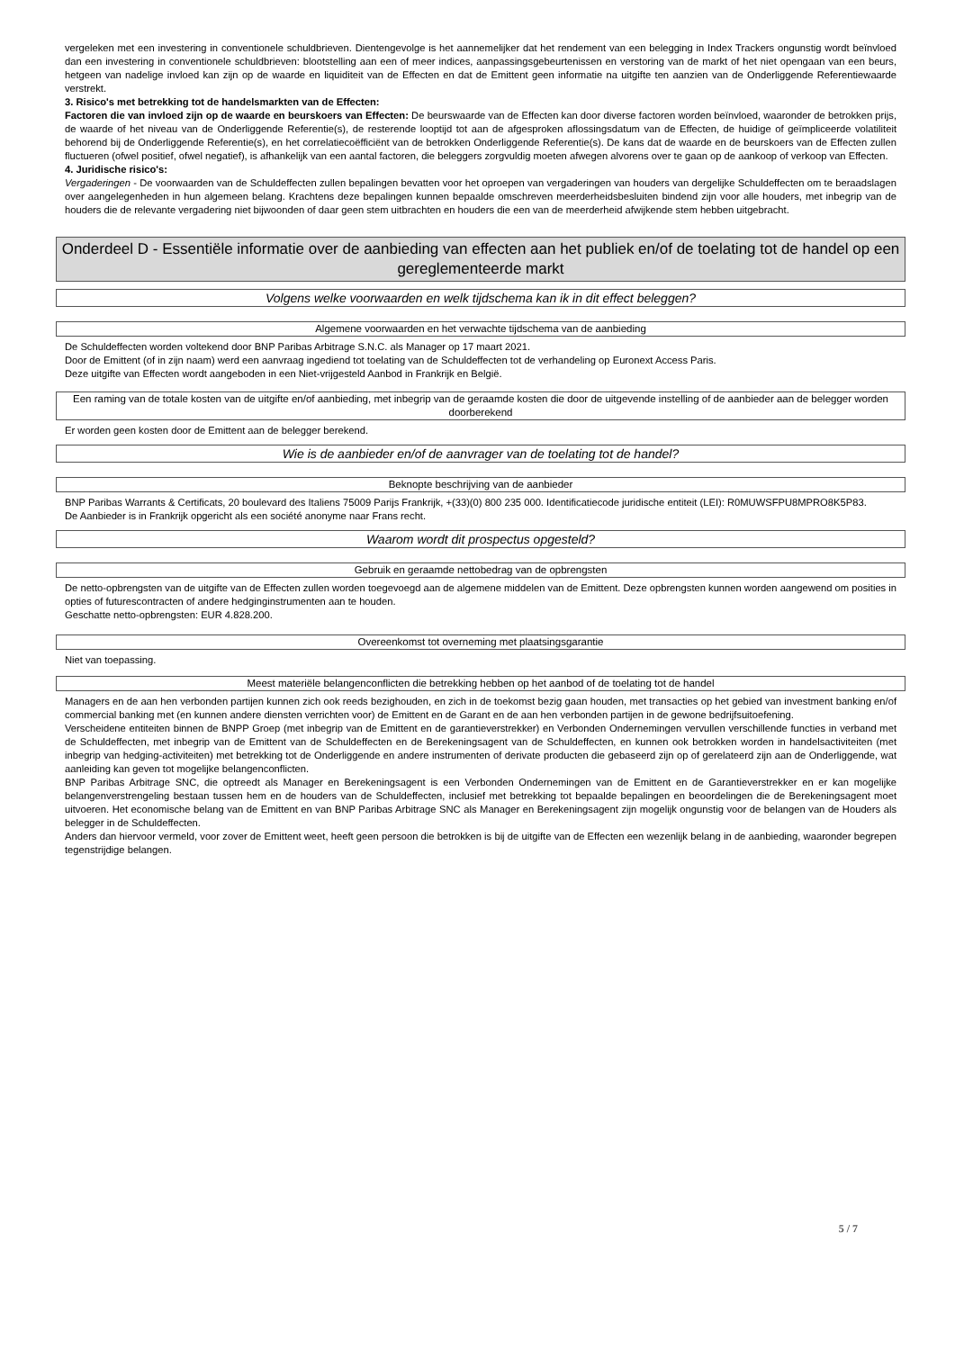vergeleken met een investering in conventionele schuldbrieven. Dientengevolge is het aannemelijker dat het rendement van een belegging in Index Trackers ongunstig wordt beïnvloed dan een investering in conventionele schuldbrieven: blootstelling aan een of meer indices, aanpassingsgebeurtenissen en verstoring van de markt of het niet opengaan van een beurs, hetgeen van nadelige invloed kan zijn op de waarde en liquiditeit van de Effecten en dat de Emittent geen informatie na uitgifte ten aanzien van de Onderliggende Referentiewaarde verstrekt.
3. Risico's met betrekking tot de handelsmarkten van de Effecten:
Factoren die van invloed zijn op de waarde en beurskoers van Effecten: De beurswaarde van de Effecten kan door diverse factoren worden beïnvloed, waaronder de betrokken prijs, de waarde of het niveau van de Onderliggende Referentie(s), de resterende looptijd tot aan de afgesproken aflossingsdatum van de Effecten, de huidige of geïmpliceerde volatiliteit behorend bij de Onderliggende Referentie(s), en het correlatiecoëfficiënt van de betrokken Onderliggende Referentie(s). De kans dat de waarde en de beurskoers van de Effecten zullen fluctueren (ofwel positief, ofwel negatief), is afhankelijk van een aantal factoren, die beleggers zorgvuldig moeten afwegen alvorens over te gaan op de aankoop of verkoop van Effecten.
4. Juridische risico's:
Vergaderingen - De voorwaarden van de Schuldeffecten zullen bepalingen bevatten voor het oproepen van vergaderingen van houders van dergelijke Schuldeffecten om te beraadslagen over aangelegenheden in hun algemeen belang. Krachtens deze bepalingen kunnen bepaalde omschreven meerderheidsbesluiten bindend zijn voor alle houders, met inbegrip van de houders die de relevante vergadering niet bijwoonden of daar geen stem uitbrachten en houders die een van de meerderheid afwijkende stem hebben uitgebracht.
Onderdeel D - Essentiële informatie over de aanbieding van effecten aan het publiek en/of de toelating tot de handel op een gereglementeerde markt
Volgens welke voorwaarden en welk tijdschema kan ik in dit effect beleggen?
Algemene voorwaarden en het verwachte tijdschema van de aanbieding
De Schuldeffecten worden voltekend door BNP Paribas Arbitrage S.N.C. als Manager op 17 maart 2021.
Door de Emittent (of in zijn naam) werd een aanvraag ingediend tot toelating van de Schuldeffecten tot de verhandeling op Euronext Access Paris.
Deze uitgifte van Effecten wordt aangeboden in een Niet-vrijgesteld Aanbod in Frankrijk en België.
Een raming van de totale kosten van de uitgifte en/of aanbieding, met inbegrip van de geraamde kosten die door de uitgevende instelling of de aanbieder aan de belegger worden doorberekend
Er worden geen kosten door de Emittent aan de belegger berekend.
Wie is de aanbieder en/of de aanvrager van de toelating tot de handel?
Beknopte beschrijving van de aanbieder
BNP Paribas Warrants & Certificats, 20 boulevard des Italiens 75009 Parijs Frankrijk, +(33)(0) 800 235 000. Identificatiecode juridische entiteit (LEI): R0MUWSFPU8MPRO8K5P83.
De Aanbieder is in Frankrijk opgericht als een société anonyme naar Frans recht.
Waarom wordt dit prospectus opgesteld?
Gebruik en geraamde nettobedrag van de opbrengsten
De netto-opbrengsten van de uitgifte van de Effecten zullen worden toegevoegd aan de algemene middelen van de Emittent. Deze opbrengsten kunnen worden aangewend om posities in opties of futurescontracten of andere hedginginstrumenten aan te houden.
Geschatte netto-opbrengsten: EUR 4.828.200.
Overeenkomst tot overneming met plaatsingsgarantie
Niet van toepassing.
Meest materiële belangenconflicten die betrekking hebben op het aanbod of de toelating tot de handel
Managers en de aan hen verbonden partijen kunnen zich ook reeds bezighouden, en zich in de toekomst bezig gaan houden, met transacties op het gebied van investment banking en/of commercial banking met (en kunnen andere diensten verrichten voor) de Emittent en de Garant en de aan hen verbonden partijen in de gewone bedrijfsuitoefening.
Verscheidene entiteiten binnen de BNPP Groep (met inbegrip van de Emittent en de garantieverstrekker) en Verbonden Ondernemingen vervullen verschillende functies in verband met de Schuldeffecten, met inbegrip van de Emittent van de Schuldeffecten en de Berekeningsagent van de Schuldeffecten, en kunnen ook betrokken worden in handelsactiviteiten (met inbegrip van hedging-activiteiten) met betrekking tot de Onderliggende en andere instrumenten of derivate producten die gebaseerd zijn op of gerelateerd zijn aan de Onderliggende, wat aanleiding kan geven tot mogelijke belangenconflicten.
BNP Paribas Arbitrage SNC, die optreedt als Manager en Berekeningsagent is een Verbonden Ondernemingen van de Emittent en de Garantieverstrekker en er kan mogelijke belangenverstrengeling bestaan tussen hem en de houders van de Schuldeffecten, inclusief met betrekking tot bepaalde bepalingen en beoordelingen die de Berekeningsagent moet uitvoeren. Het economische belang van de Emittent en van BNP Paribas Arbitrage SNC als Manager en Berekeningsagent zijn mogelijk ongunstig voor de belangen van de Houders als belegger in de Schuldeffecten.
Anders dan hiervoor vermeld, voor zover de Emittent weet, heeft geen persoon die betrokken is bij de uitgifte van de Effecten een wezenlijk belang in de aanbieding, waaronder begrepen tegenstrijdige belangen.
5 / 7